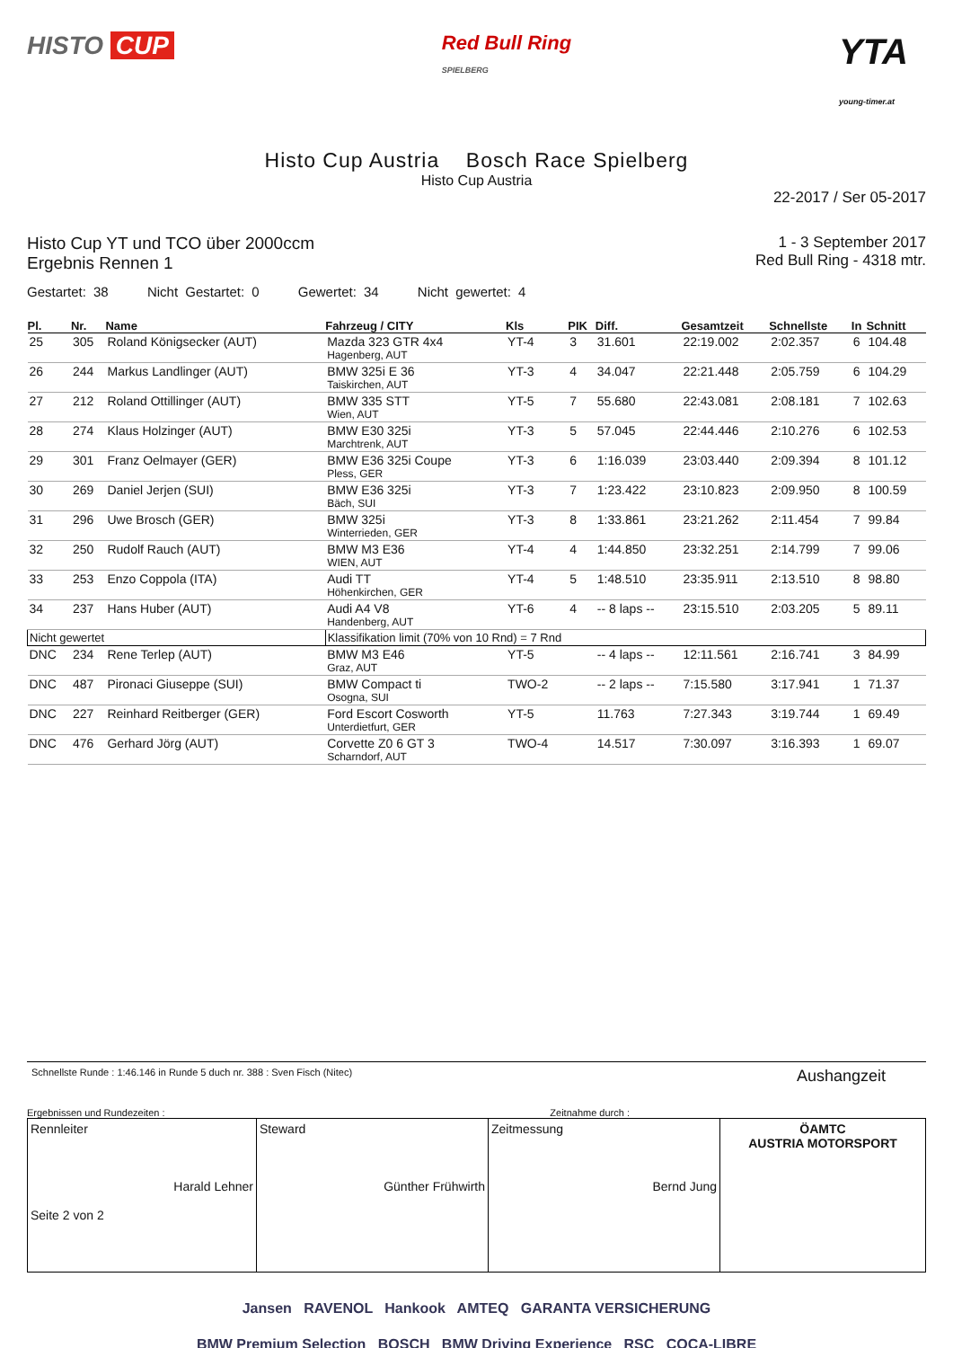HISTO CUP
Red Bull Ring
SPIELBERG
YTA
young-timer.at
Histo Cup Austria Bosch Race Spielberg
Histo Cup Austria
22-2017 / Ser 05-2017
Histo Cup YT und TCO über 2000ccm
Ergebnis Rennen 1
1 - 3 September 2017
Red Bull Ring - 4318 mtr.
Gestartet: 38 Nicht Gestartet: 0 Gewertet: 34 Nicht gewertet: 4
| Pl. | Nr. | Name | Fahrzeug / CITY | Kls | PIK | Diff. | Gesamtzeit | Schnellste | In | Schnitt |
| --- | --- | --- | --- | --- | --- | --- | --- | --- | --- | --- |
| 25 | 305 | Roland Königsecker (AUT) | Mazda 323 GTR 4x4 Hagenberg, AUT | YT-4 | 3 | 31.601 | 22:19.002 | 2:02.357 | 6 | 104.48 |
| 26 | 244 | Markus Landlinger (AUT) | BMW 325i E 36 Taiskirchen, AUT | YT-3 | 4 | 34.047 | 22:21.448 | 2:05.759 | 6 | 104.29 |
| 27 | 212 | Roland Ottillinger (AUT) | BMW 335 STT Wien, AUT | YT-5 | 7 | 55.680 | 22:43.081 | 2:08.181 | 7 | 102.63 |
| 28 | 274 | Klaus Holzinger (AUT) | BMW E30 325i Marchtrenk, AUT | YT-3 | 5 | 57.045 | 22:44.446 | 2:10.276 | 6 | 102.53 |
| 29 | 301 | Franz Oelmayer (GER) | BMW E36 325i Coupe Pless, GER | YT-3 | 6 | 1:16.039 | 23:03.440 | 2:09.394 | 8 | 101.12 |
| 30 | 269 | Daniel Jerjen (SUI) | BMW E36 325i Bäch, SUI | YT-3 | 7 | 1:23.422 | 23:10.823 | 2:09.950 | 8 | 100.59 |
| 31 | 296 | Uwe Brosch (GER) | BMW 325i Winterrieden, GER | YT-3 | 8 | 1:33.861 | 23:21.262 | 2:11.454 | 7 | 99.84 |
| 32 | 250 | Rudolf Rauch (AUT) | BMW M3 E36 WIEN, AUT | YT-4 | 4 | 1:44.850 | 23:32.251 | 2:14.799 | 7 | 99.06 |
| 33 | 253 | Enzo Coppola (ITA) | Audi TT Höhenkirchen, GER | YT-4 | 5 | 1:48.510 | 23:35.911 | 2:13.510 | 8 | 98.80 |
| 34 | 237 | Hans Huber (AUT) | Audi A4 V8 Handenberg, AUT | YT-6 | 4 | -- 8 laps -- | 23:15.510 | 2:03.205 | 5 | 89.11 |
| Nicht gewertet | | | Klassifikation limit (70% von 10 Rnd) = 7 Rnd | | | | | | | |
| DNC | 234 | Rene Terlep (AUT) | BMW M3 E46 Graz, AUT | YT-5 | | -- 4 laps -- | 12:11.561 | 2:16.741 | 3 | 84.99 |
| DNC | 487 | Pironaci Giuseppe (SUI) | BMW Compact ti Osogna, SUI | TWO-2 | | -- 2 laps -- | 7:15.580 | 3:17.941 | 1 | 71.37 |
| DNC | 227 | Reinhard Reitberger (GER) | Ford Escort Cosworth Unterdietfurt, GER | YT-5 | | 11.763 | 7:27.343 | 3:19.744 | 1 | 69.49 |
| DNC | 476 | Gerhard Jörg (AUT) | Corvette Z0 6 GT 3 Scharndorf, AUT | TWO-4 | | 14.517 | 7:30.097 | 3:16.393 | 1 | 69.07 |
Schnellste Runde : 1:46.146 in Runde 5 duch nr. 388 : Sven Fisch (Nitec) Aushangzeit
Ergebnissen und Rundezeiten : Zeitnahme durch :
Rennleiter
Harald Lehner
Seite 2 von 2
Steward
Günther Frühwirth
Zeitmessung
Bernd Jung
ÖAMTC
AUSTRIA MOTORSPORT
Jansen RAVENOL Hankook AMTEQ GARANTA VERSICHERUNG
BMW Premium Selection BOSCH BMW Driving Experience RSC COCA-LIBRE